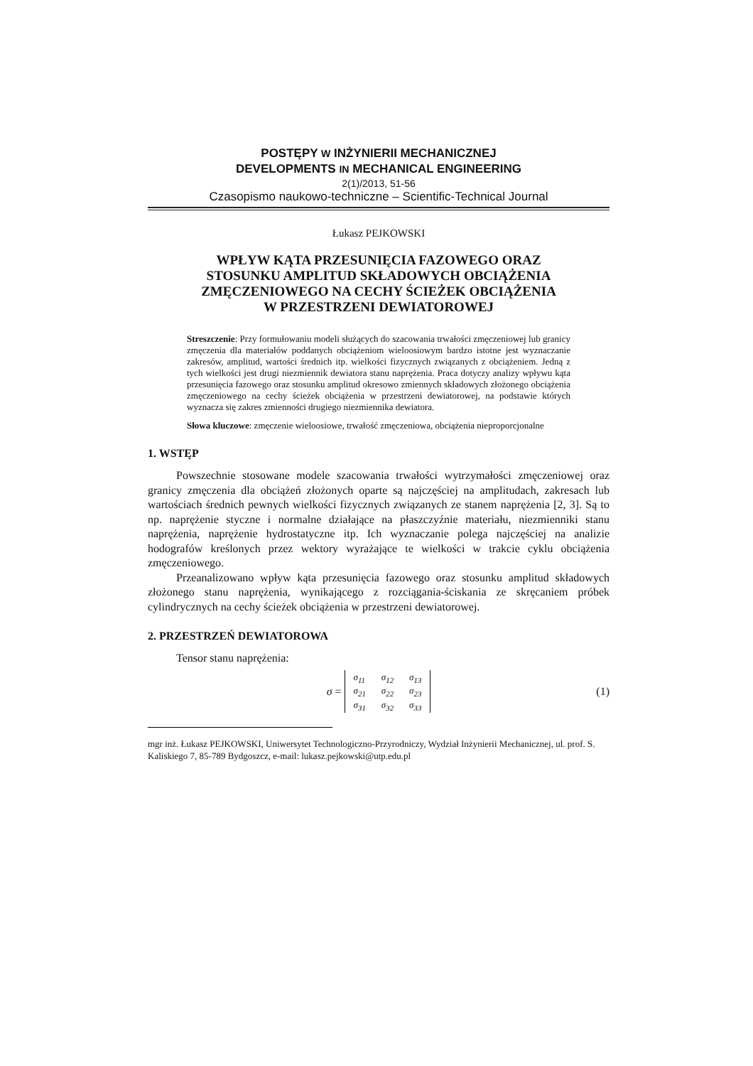POSTĘPY W INŻYNIERII MECHANICZNEJ
DEVELOPMENTS IN MECHANICAL ENGINEERING
2(1)/2013, 51-56
Czasopismo naukowo-techniczne – Scientific-Technical Journal
Łukasz PEJKOWSKI
WPŁYW KĄTA PRZESUNIĘCIA FAZOWEGO ORAZ
STOSUNKU AMPLITUD SKŁADOWYCH OBCIĄŻENIA
ZMĘCZENIOWEGO NA CECHY ŚCIEŻEK OBCIĄŻENIA
W PRZESTRZENI DEWIATOROWEJ
Streszczenie: Przy formułowaniu modeli służących do szacowania trwałości zmęczeniowej lub granicy zmęczenia dla materiałów poddanych obciążeniom wieloosiowym bardzo istotne jest wyznaczanie zakresów, amplitud, wartości średnich itp. wielkości fizycznych związanych z obciążeniem. Jedną z tych wielkości jest drugi niezmiennik dewiatora stanu naprężenia. Praca dotyczy analizy wpływu kąta przesunięcia fazowego oraz stosunku amplitud okresowo zmiennych składowych złożonego obciążenia zmęczeniowego na cechy ścieżek obciążenia w przestrzeni dewiatorowej, na podstawie których wyznacza się zakres zmienności drugiego niezmiennika dewiatora.
Słowa kluczowe: zmęczenie wieloosiowe, trwałość zmęczeniowa, obciążenia nieproporcjonalne
1. WSTĘP
Powszechnie stosowane modele szacowania trwałości wytrzymałości zmęczeniowej oraz granicy zmęczenia dla obciążeń złożonych oparte są najczęściej na amplitudach, zakresach lub wartościach średnich pewnych wielkości fizycznych związanych ze stanem naprężenia [2, 3]. Są to np. naprężenie styczne i normalne działające na płaszczyźnie materiału, niezmienniki stanu naprężenia, naprężenie hydrostatyczne itp. Ich wyznaczanie polega najczęściej na analizie hodografów kreślonych przez wektory wyrażające te wielkości w trakcie cyklu obciążenia zmęczeniowego.
Przeanalizowano wpływ kąta przesunięcia fazowego oraz stosunku amplitud składowych złożonego stanu naprężenia, wynikającego z rozciągania-ściskania ze skręcaniem próbek cylindrycznych na cechy ścieżek obciążenia w przestrzeni dewiatorowej.
2. PRZESTRZEŃ DEWIATOROWA
Tensor stanu naprężenia:
σ =
| σ<sub>11</sub> | σ<sub>12</sub> | σ<sub>13</sub> |
| σ<sub>21</sub> | σ<sub>22</sub> | σ<sub>23</sub> |
| σ<sub>31</sub> | σ<sub>32</sub> | σ<sub>33</sub> |
(1)
mgr inż. Łukasz PEJKOWSKI, Uniwersytet Technologiczno-Przyrodniczy, Wydział Inżynierii Mechanicznej, ul. prof. S. Kaliskiego 7, 85-789 Bydgoszcz, e-mail: lukasz.pejkowski@utp.edu.pl